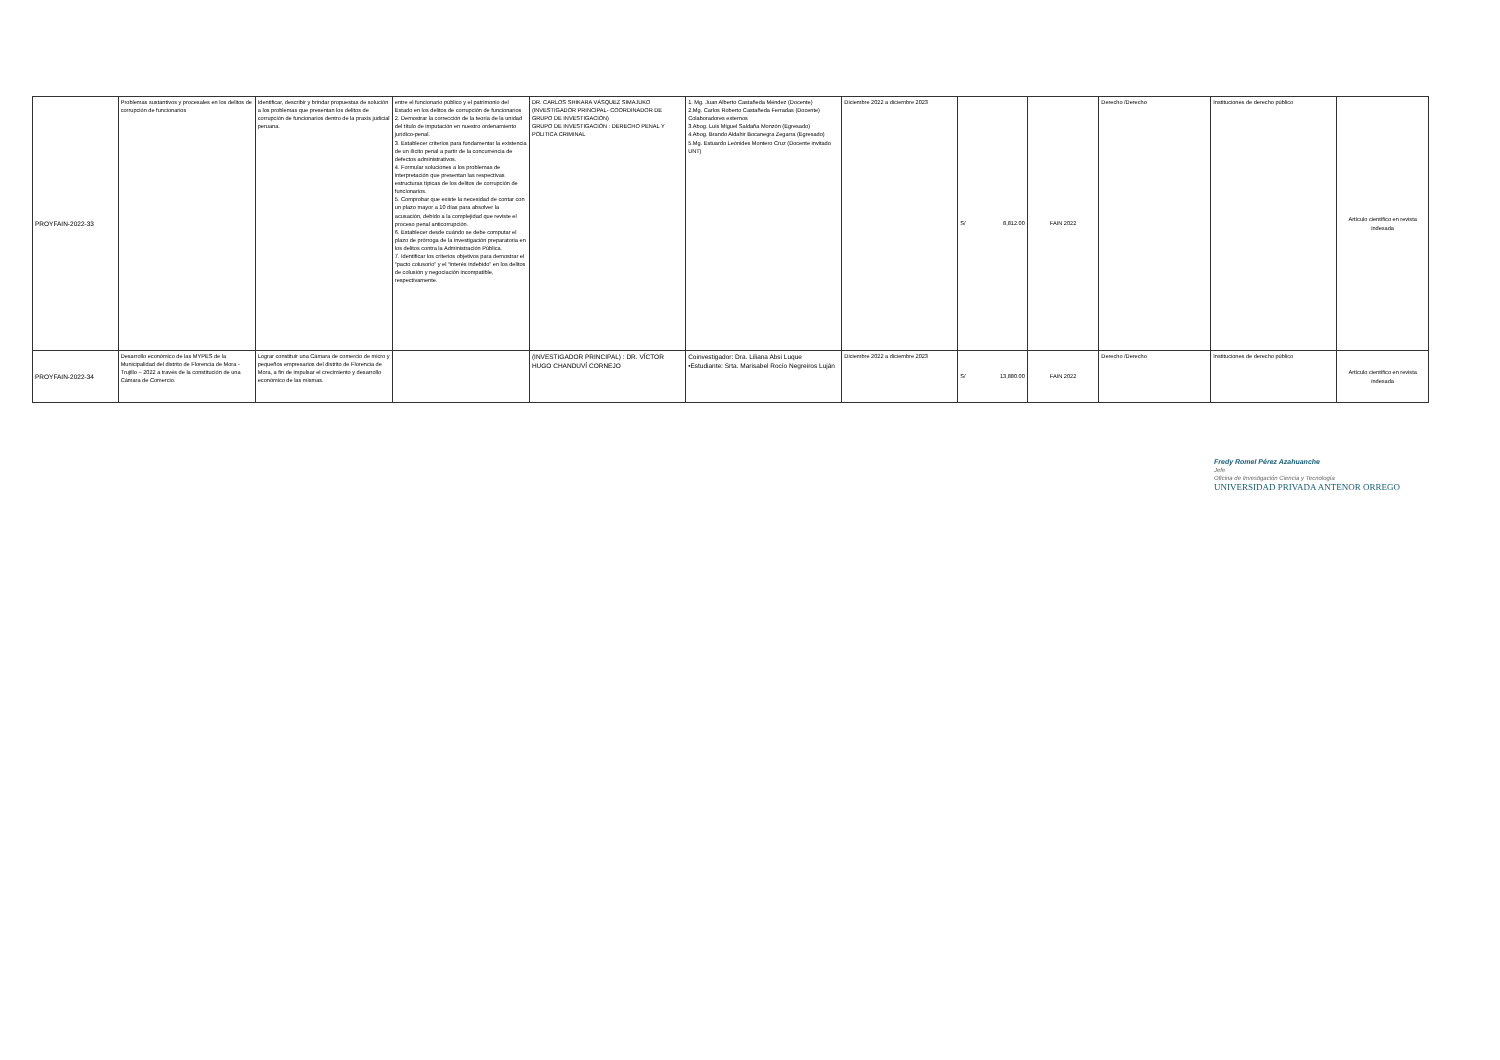| PROYFAIN-2022-33 | Problemas sustantivos y procesales en los delitos de corrupción de funcionarios | Identificar, describir y brindar propuestas de solución a los problemas que presentan los delitos de corrupción de funcionarios dentro de la praxis judicial peruana. | entre el funcionario público y el patrimonio del Estado en los delitos de corrupción de funcionarios 2. Demostrar la corrección de la teoría de la unidad del título de imputación en nuestro ordenamiento jurídico-penal. 3. Establecer criterios para fundamentar la existencia de un ilícito penal a partir de la concurrencia de defectos administrativos. 4. Formular soluciones a los problemas de interpretación que presentan las respectivas estructuras típicas de los delitos de corrupción de funcionarios. 5. Comprobar que existe la necesidad de contar con un plazo mayor a 10 días para absolver la acusación, debido a la complejidad que reviste el proceso penal anticorrupción. 6. Establecer desde cuándo se debe computar el plazo de prórroga de la investigación preparatoria en los delitos contra la Administración Pública. 7. Identificar los criterios objetivos para demostrar el “pacto colusorio” y el “interés indebido” en los delitos de colusión y negociación incompatible, respectivamente. | DR. CARLOS SHIKARA VÁSQUEZ SIMAJUKO (INVESTIGADOR PRINCIPAL- COORDINADOR DE GRUPO DE INVESTIGACIÓN) GRUPO DE INVESTIGACIÓN : DERECHO PENAL Y PÓLITICA CRIMINAL | 1. Mg. Juan Alberto Castañeda Méndez (Docente) 2.Mg. Carlos Roberto Castañeda Ferradas (Docente) Colaboradores externos 3.Abog. Luis Miguel Saldaña Monzón (Egresado) 4.Abog. Brando Aldahir Bocanegra Zegarra (Egresado) 5.Mg. Estuardo Leónides Montero Cruz (Docente invitado UNT) | Diciembre 2022 a diciembre 2023 | S/ 8,812.00 | FAIN 2022 | Derecho /Derecho | Instituciones de derecho público | Artículo científico en revista indexada |
| PROYFAIN-2022-34 | Desarrollo económico de las MYPES de la Municipalidad del distrito de Florencia de Mora - Trujillo – 2022 a través de la constitución de una Cámara de Comercio. | Lograr constituir una Cámara de comercio de micro y pequeños empresarios del distrito de Florencia de Mora, a fin de impulsar el crecimiento y desarrollo económico de las mismas. | | (INVESTIGADOR PRINCIPAL) : DR. VÍCTOR HUGO CHANDUVÍ CORNEJO | Coinvestigador: Dra. Liliana Absi Luque •Estudiante: Srta. Marisabel Rocío Negreiros Luján | Diciembre 2022 a diciembre 2023 | S/ 13,880.00 | FAIN 2022 | Derecho /Derecho | Instituciones de derecho público | Artículo científico en revista indexada |
Fredy Romel Pérez Azahuanche
Jefe
Oficina de Investigación Ciencia y Tecnología
UNIVERSIDAD PRIVADA ANTENOR ORREGO